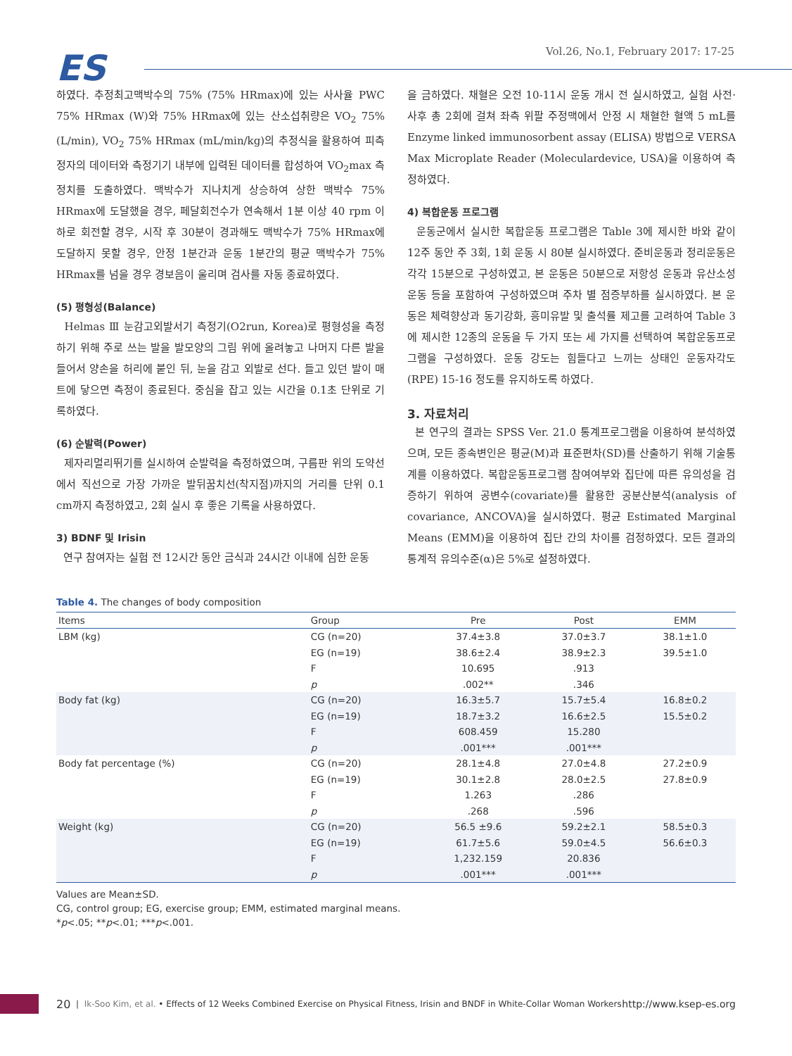ES
Vol.26, No.1, February 2017: 17-25
하였다. 추정최고맥박수의 75% (75% HRmax)에 있는 사사율 PWC 75% HRmax (W)와 75% HRmax에 있는 산소섭취량은 VO<sub>2</sub> 75% (L/min), VO<sub>2</sub> 75% HRmax (mL/min/kg)의 추정식을 활용하여 피측정자의 데이터와 측정기기 내부에 입력된 데이터를 합성하여 VO<sub>2</sub>max 측정치를 도출하였다. 맥박수가 지나치게 상승하여 상한 맥박수 75% HRmax에 도달했을 경우, 페달회전수가 연속해서 1분 이상 40 rpm 이하로 회전할 경우, 시작 후 30분이 경과해도 맥박수가 75% HRmax에 도달하지 못할 경우, 안정 1분간과 운동 1분간의 평균 맥박수가 75% HRmax를 넘을 경우 경보음이 울리며 검사를 자동 종료하였다.
(5) 평형성(Balance)
Helmas Ⅲ 눈감고외발서기 측정기(O2run, Korea)로 평형성을 측정하기 위해 주로 쓰는 발을 발모양의 그림 위에 올려놓고 나머지 다른 발을 들어서 양손을 허리에 붙인 뒤, 눈을 감고 외발로 선다. 들고 있던 발이 매트에 닿으면 측정이 종료된다. 중심을 잡고 있는 시간을 0.1초 단위로 기록하였다.
(6) 순발력(Power)
제자리멀리뛰기를 실시하여 순발력을 측정하였으며, 구름판 위의 도약선에서 직선으로 가장 가까운 발뒤꿈치선(착지점)까지의 거리를 단위 0.1 cm까지 측정하였고, 2회 실시 후 좋은 기록을 사용하였다.
3) BDNF 및 Irisin
연구 참여자는 실험 전 12시간 동안 금식과 24시간 이내에 심한 운동
을 금하였다. 채혈은 오전 10-11시 운동 개시 전 실시하였고, 실험 사전·사후 총 2회에 걸쳐 좌측 위팔 주정맥에서 안정 시 채혈한 혈액 5 mL를 Enzyme linked immunosorbent assay (ELISA) 방법으로 VERSA Max Microplate Reader (Moleculardevice, USA)을 이용하여 측정하였다.
4) 복합운동 프로그램
운동군에서 실시한 복합운동 프로그램은 Table 3에 제시한 바와 같이 12주 동안 주 3회, 1회 운동 시 80분 실시하였다. 준비운동과 정리운동은 각각 15분으로 구성하였고, 본 운동은 50분으로 저항성 운동과 유산소성 운동 등을 포함하여 구성하였으며 주차 별 점증부하를 실시하였다. 본 운동은 체력향상과 동기강화, 흥미유발 및 출석률 제고를 고려하여 Table 3에 제시한 12종의 운동을 두 가지 또는 세 가지를 선택하여 복합운동프로그램을 구성하였다. 운동 강도는 힘들다고 느끼는 상태인 운동자각도(RPE) 15-16 정도를 유지하도록 하였다.
3. 자료처리
본 연구의 결과는 SPSS Ver. 21.0 통계프로그램을 이용하여 분석하였으며, 모든 종속변인은 평균(M)과 표준편차(SD)를 산출하기 위해 기술통계를 이용하였다. 복합운동프로그램 참여여부와 집단에 따른 유의성을 검증하기 위하여 공변수(covariate)를 활용한 공분산분석(analysis of covariance, ANCOVA)을 실시하였다. 평균 Estimated Marginal Means (EMM)을 이용하여 집단 간의 차이를 검정하였다. 모든 결과의 통계적 유의수준(α)은 5%로 설정하였다.
Table 4. The changes of body composition
| Items | Group | Pre | Post | EMM |
| --- | --- | --- | --- | --- |
| LBM (kg) | CG (n=20) | 37.4±3.8 | 37.0±3.7 | 38.1±1.0 |
| | EG (n=19) | 38.6±2.4 | 38.9±2.3 | 39.5±1.0 |
| | F | 10.695 | .913 | |
| | p | .002** | .346 | |
| Body fat (kg) | CG (n=20) | 16.3±5.7 | 15.7±5.4 | 16.8±0.2 |
| | EG (n=19) | 18.7±3.2 | 16.6±2.5 | 15.5±0.2 |
| | F | 608.459 | 15.280 | |
| | p | .001*** | .001*** | |
| Body fat percentage (%) | CG (n=20) | 28.1±4.8 | 27.0±4.8 | 27.2±0.9 |
| | EG (n=19) | 30.1±2.8 | 28.0±2.5 | 27.8±0.9 |
| | F | 1.263 | .286 | |
| | p | .268 | .596 | |
| Weight (kg) | CG (n=20) | 56.5 ±9.6 | 59.2±2.1 | 58.5±0.3 |
| | EG (n=19) | 61.7±5.6 | 59.0±4.5 | 56.6±0.3 |
| | F | 1,232.159 | 20.836 | |
| | p | .001*** | .001*** | |
Values are Mean±SD.
CG, control group; EG, exercise group; EMM, estimated marginal means.
*p<.05; **p<.01; ***p<.001.
20 | Ik-Soo Kim, et al. • Effects of 12 Weeks Combined Exercise on Physical Fitness, Irisin and BNDF in White-Collar Woman Workers http://www.ksep-es.org